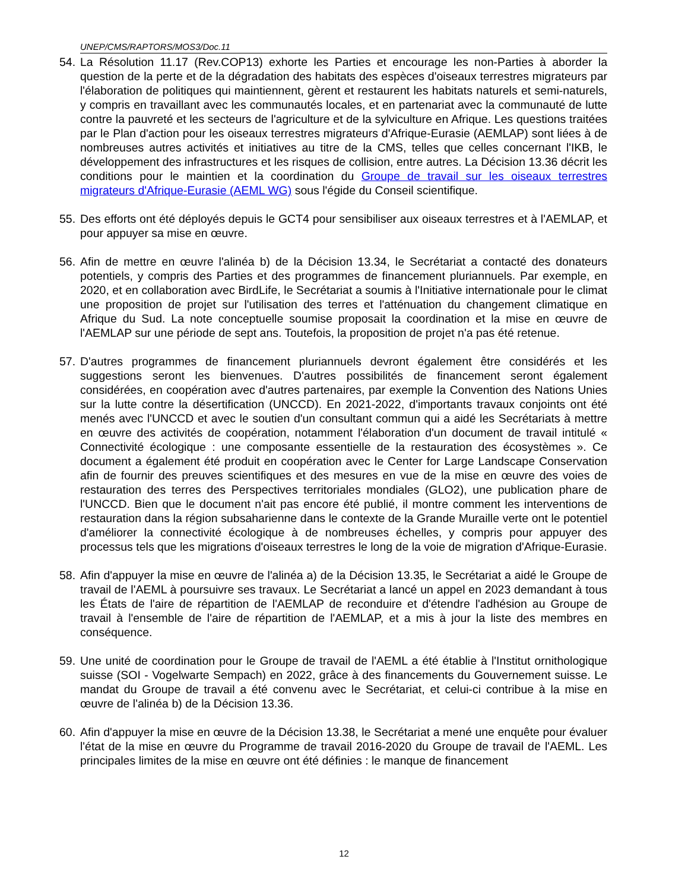UNEP/CMS/RAPTORS/MOS3/Doc.11
54.
La Résolution 11.17 (Rev.COP13) exhorte les Parties et encourage les non-Parties à aborder la question de la perte et de la dégradation des habitats des espèces d'oiseaux terrestres migrateurs par l'élaboration de politiques qui maintiennent, gèrent et restaurent les habitats naturels et semi-naturels, y compris en travaillant avec les communautés locales, et en partenariat avec la communauté de lutte contre la pauvreté et les secteurs de l'agriculture et de la sylviculture en Afrique. Les questions traitées par le Plan d'action pour les oiseaux terrestres migrateurs d'Afrique-Eurasie (AEMLAP) sont liées à de nombreuses autres activités et initiatives au titre de la CMS, telles que celles concernant l'IKB, le développement des infrastructures et les risques de collision, entre autres. La Décision 13.36 décrit les conditions pour le maintien et la coordination du Groupe de travail sur les oiseaux terrestres migrateurs d'Afrique-Eurasie (AEML WG) sous l'égide du Conseil scientifique.
55.
Des efforts ont été déployés depuis le GCT4 pour sensibiliser aux oiseaux terrestres et à l'AEMLAP, et pour appuyer sa mise en œuvre.
56.
Afin de mettre en œuvre l'alinéa b) de la Décision 13.34, le Secrétariat a contacté des donateurs potentiels, y compris des Parties et des programmes de financement pluriannuels. Par exemple, en 2020, et en collaboration avec BirdLife, le Secrétariat a soumis à l'Initiative internationale pour le climat une proposition de projet sur l'utilisation des terres et l'atténuation du changement climatique en Afrique du Sud. La note conceptuelle soumise proposait la coordination et la mise en œuvre de l'AEMLAP sur une période de sept ans. Toutefois, la proposition de projet n'a pas été retenue.
57.
D'autres programmes de financement pluriannuels devront également être considérés et les suggestions seront les bienvenues. D'autres possibilités de financement seront également considérées, en coopération avec d'autres partenaires, par exemple la Convention des Nations Unies sur la lutte contre la désertification (UNCCD). En 2021-2022, d'importants travaux conjoints ont été menés avec l'UNCCD et avec le soutien d'un consultant commun qui a aidé les Secrétariats à mettre en œuvre des activités de coopération, notamment l'élaboration d'un document de travail intitulé « Connectivité écologique : une composante essentielle de la restauration des écosystèmes ». Ce document a également été produit en coopération avec le Center for Large Landscape Conservation afin de fournir des preuves scientifiques et des mesures en vue de la mise en œuvre des voies de restauration des terres des Perspectives territoriales mondiales (GLO2), une publication phare de l'UNCCD. Bien que le document n'ait pas encore été publié, il montre comment les interventions de restauration dans la région subsaharienne dans le contexte de la Grande Muraille verte ont le potentiel d'améliorer la connectivité écologique à de nombreuses échelles, y compris pour appuyer des processus tels que les migrations d'oiseaux terrestres le long de la voie de migration d'Afrique-Eurasie.
58.
Afin d'appuyer la mise en œuvre de l'alinéa a) de la Décision 13.35, le Secrétariat a aidé le Groupe de travail de l'AEML à poursuivre ses travaux. Le Secrétariat a lancé un appel en 2023 demandant à tous les États de l'aire de répartition de l'AEMLAP de reconduire et d'étendre l'adhésion au Groupe de travail à l'ensemble de l'aire de répartition de l'AEMLAP, et a mis à jour la liste des membres en conséquence.
59.
Une unité de coordination pour le Groupe de travail de l'AEML a été établie à l'Institut ornithologique suisse (SOI - Vogelwarte Sempach) en 2022, grâce à des financements du Gouvernement suisse. Le mandat du Groupe de travail a été convenu avec le Secrétariat, et celui-ci contribue à la mise en œuvre de l'alinéa b) de la Décision 13.36.
60.
Afin d'appuyer la mise en œuvre de la Décision 13.38, le Secrétariat a mené une enquête pour évaluer l'état de la mise en œuvre du Programme de travail 2016-2020 du Groupe de travail de l'AEML. Les principales limites de la mise en œuvre ont été définies : le manque de financement
12